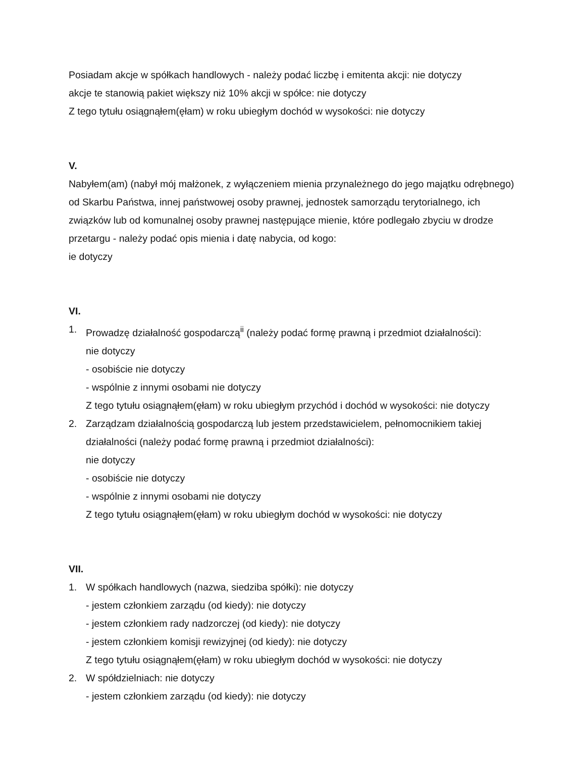Posiadam akcje w spółkach handlowych - należy podać liczbę i emitenta akcji: nie dotyczy
akcje te stanowią pakiet większy niż 10% akcji w spółce: nie dotyczy
Z tego tytułu osiągnąłem(ęłam) w roku ubiegłym dochód w wysokości: nie dotyczy
V.
Nabyłem(am) (nabył mój małżonek, z wyłączeniem mienia przynależnego do jego majątku odrębnego) od Skarbu Państwa, innej państwowej osoby prawnej, jednostek samorządu terytorialnego, ich związków lub od komunalnej osoby prawnej następujące mienie, które podlegało zbyciu w drodze przetargu - należy podać opis mienia i datę nabycia, od kogo:
ie dotyczy
VI.
1. Prowadzę działalność gospodarczą<sup>ii</sup> (należy podać formę prawną i przedmiot działalności):
nie dotyczy
- osobiście nie dotyczy
- wspólnie z innymi osobami nie dotyczy
Z tego tytułu osiągnąłem(ęłam) w roku ubiegłym przychód i dochód w wysokości: nie dotyczy
2. Zarządzam działalnością gospodarczą lub jestem przedstawicielem, pełnomocnikiem takiej działalności (należy podać formę prawną i przedmiot działalności):
nie dotyczy
- osobiście nie dotyczy
- wspólnie z innymi osobami nie dotyczy
Z tego tytułu osiągnąłem(ęłam) w roku ubiegłym dochód w wysokości: nie dotyczy
VII.
1. W spółkach handlowych (nazwa, siedziba spółki): nie dotyczy
- jestem członkiem zarządu (od kiedy): nie dotyczy
- jestem członkiem rady nadzorczej (od kiedy): nie dotyczy
- jestem członkiem komisji rewizyjnej (od kiedy): nie dotyczy
Z tego tytułu osiągnąłem(ęłam) w roku ubiegłym dochód w wysokości: nie dotyczy
2. W spółdzielniach: nie dotyczy
- jestem członkiem zarządu (od kiedy): nie dotyczy